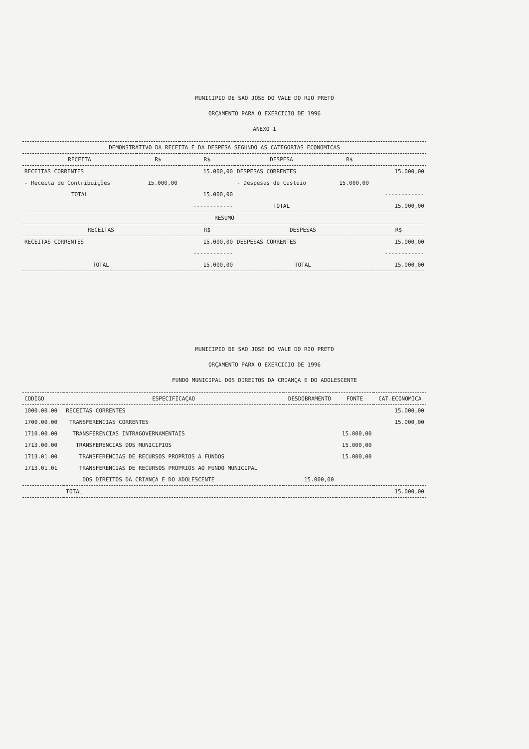MUNICIPIO DE SAO JOSE DO VALE DO RIO PRETO
ORÇAMENTO PARA O EXERCICIO DE 1996
ANEXO 1
| DEMONSTRATIVO DA RECEITA E DA DESPESA SEGUNDO AS CATEGORIAS ECONOMICAS | | | | | |
| --- | --- | --- | --- | --- | --- |
| RECEITA | R$ | R$ | DESPESA | R$ | |
| RECEITAS CORRENTES | | 15.000,00 | DESPESAS CORRENTES | | 15.000,00 |
| - Receita de Contribuições | 15.000,00 | | - Despesas de Custeio | 15.000,00 | |
| TOTAL | | 15.000,00 | | | ------------ |
| | | ------------ | TOTAL | | 15.000,00 |
| RESUMO | | | | | |
| RECEITAS | | R$ | DESPESAS | | R$ |
| RECEITAS CORRENTES | | 15.000,00 | DESPESAS CORRENTES | | 15.000,00 |
| | | ------------ | | | ------------ |
| TOTAL | | 15.000,00 | TOTAL | | 15.000,00 |
MUNICIPIO DE SAO JOSE DO VALE DO RIO PRETO
ORÇAMENTO PARA O EXERCICIO DE 1996
FUNDO MUNICIPAL DOS DIREITOS DA CRIANÇA E DO ADOLESCENTE
| CODIGO | ESPECIFICAÇAO | DESDOBRAMENTO | FONTE | CAT.ECONOMICA |
| --- | --- | --- | --- | --- |
| 1000.00.00 | RECEITAS CORRENTES | | | 15.000,00 |
| 1700.00.00 | TRANSFERENCIAS CORRENTES | | | 15.000,00 |
| 1710.00.00 | TRANSFERENCIAS INTRAGOVERNAMENTAIS | | 15.000,00 | |
| 1713.00.00 | TRANSFERENCIAS DOS MUNICIPIOS | | 15.000,00 | |
| 1713.01.00 | TRANSFERENCIAS DE RECURSOS PROPRIOS A FUNDOS | | 15.000,00 | |
| 1713.01.01 | TRANSFERENCIAS DE RECURSOS PROPRIOS AO FUNDO MUNICIPAL | | | |
| | DOS DIREITOS DA CRIANÇA E DO ADOLESCENTE | 15.000,00 | | |
| | TOTAL | | | 15.000,00 |